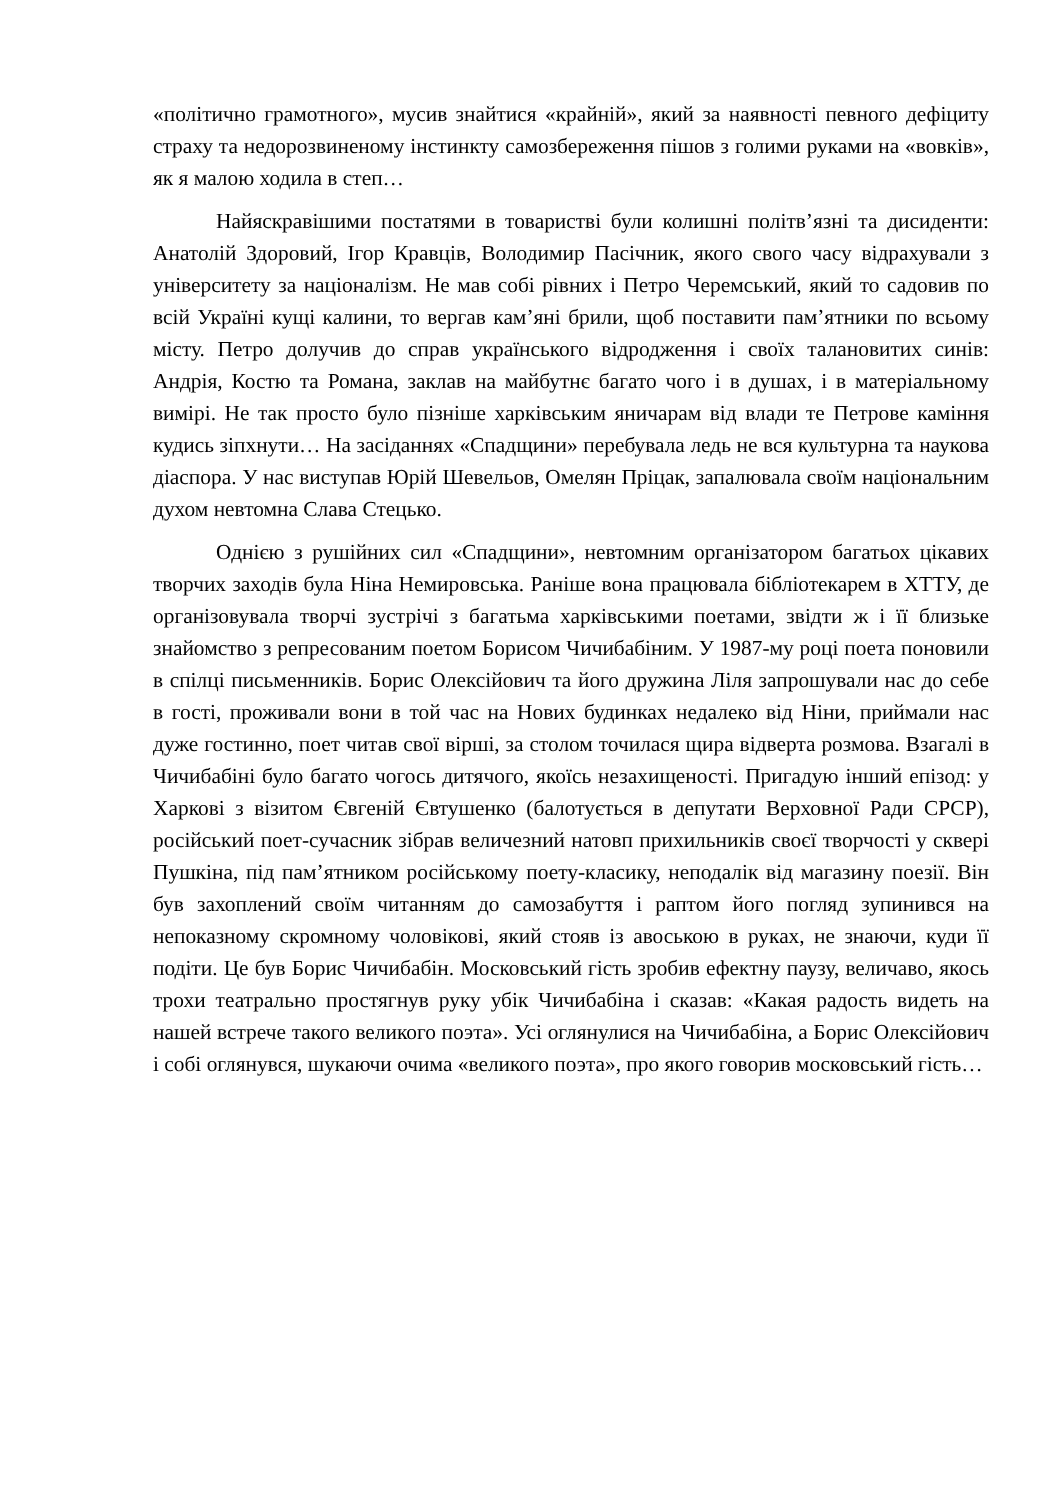«політично грамотного», мусив знайтися «крайній», який за наявності певного дефіциту страху та недорозвиненому інстинкту самозбереження пішов з голими руками на «вовків», як я малою ходила в степ…
Найяскравішими постатями в товаристві були колишні політв’язні та дисиденти: Анатолій Здоровий, Ігор Кравців, Володимир Пасічник, якого свого часу відрахували з університету за націоналізм. Не мав собі рівних і Петро Черемський, який то садовив по всій Україні кущі калини, то вергав кам’яні брили, щоб поставити пам’ятники по всьому місту. Петро долучив до справ українського відродження і своїх талановитих синів: Андрія, Костю та Романа, заклав на майбутнє багато чого і в душах, і в матеріальному вимірі. Не так просто було пізніше харківським яничарам від влади те Петрове каміння кудись зіпхнути… На засіданнях «Спадщини» перебувала ледь не вся культурна та наукова діаспора. У нас виступав Юрій Шевельов, Омелян Пріцак, запалювала своїм національним духом невтомна Слава Стецько.
Однією з рушійних сил «Спадщини», невтомним організатором багатьох цікавих творчих заходів була Ніна Немировська. Раніше вона працювала бібліотекарем в ХТТУ, де організовувала творчі зустрічі з багатьма харківськими поетами, звідти ж і її близьке знайомство з репресованим поетом Борисом Чичибабіним. У 1987-му році поета поновили в спілці письменників. Борис Олексійович та його дружина Ліля запрошували нас до себе в гості, проживали вони в той час на Нових будинках недалеко від Ніни, приймали нас дуже гостинно, поет читав свої вірші, за столом точилася щира відверта розмова. Взагалі в Чичибабіні було багато чогось дитячого, якоїсь незахищеності. Пригадую інший епізод: у Харкові з візитом Євгеній Євтушенко (балотується в депутати Верховної Ради СРСР), російський поет-сучасник зібрав величезний натовп прихильників своєї творчості у сквері Пушкіна, під пам’ятником російському поету-класику, неподалік від магазину поезії. Він був захоплений своїм читанням до самозабуття і раптом його погляд зупинився на непоказному скромному чоловікові, який стояв із авоською в руках, не знаючи, куди її подіти. Це був Борис Чичибабін. Московський гість зробив ефектну паузу, величаво, якось трохи театрально простягнув руку убік Чичибабіна і сказав: «Какая радость видеть на нашей встрече такого великого поэта». Усі оглянулися на Чичибабіна, а Борис Олексійович і собі оглянувся, шукаючи очима «великого поэта», про якого говорив московський гість…